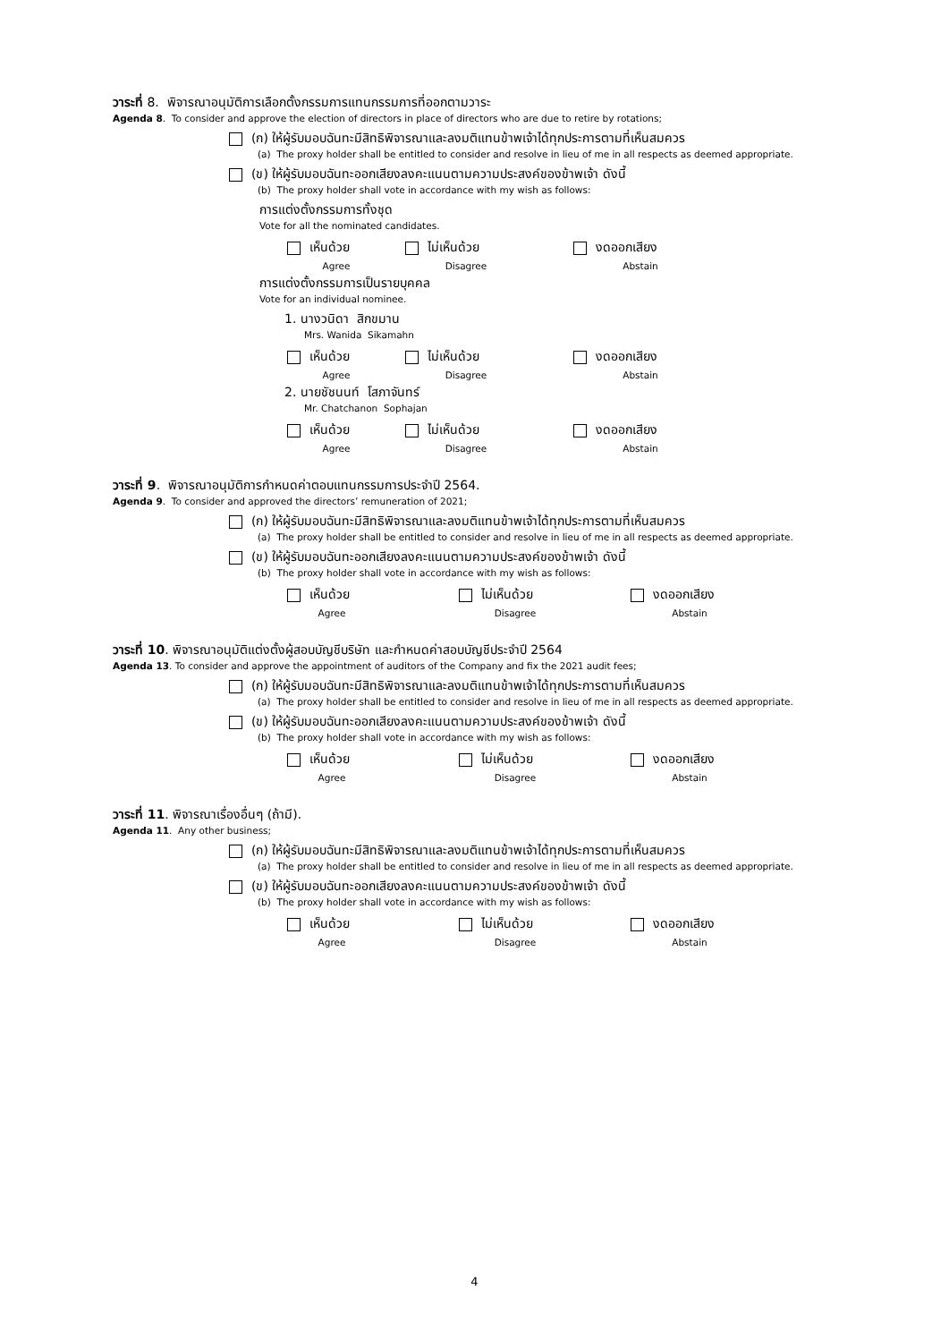วาระที่ 8. พิจารณาอนุมัติการเลือกตั้งกรรมการแทนกรรมการที่ออกตามวาระ
Agenda 8. To consider and approve the election of directors in place of directors who are due to retire by rotations;
(ก) ให้ผู้รับมอบฉันทะมีสิทธิพิจารณาและลงมติแทนข้าพเจ้าได้ทุกประการตามที่เห็นสมควร
(a) The proxy holder shall be entitled to consider and resolve in lieu of me in all respects as deemed appropriate.
(ข) ให้ผู้รับมอบฉันทะออกเสียงลงคะแนนตามความประสงค์ของข้าพเจ้า ดังนี้
(b) The proxy holder shall vote in accordance with my wish as follows:
การแต่งตั้งกรรมการทั้งชุด
Vote for all the nominated candidates.
เห็นด้วย ไม่เห็นด้วย งดออกเสียง
Agree Disagree Abstain
การแต่งตั้งกรรมการเป็นรายบุคคล
Vote for an individual nominee.
1. นางวนิดา สิกขมาน
Mrs. Wanida Sikamahn
เห็นด้วย ไม่เห็นด้วย งดออกเสียง
Agree Disagree Abstain
2. นายชัชนนท์ โสภาจันทร์
Mr. Chatchanon Sophajan
เห็นด้วย ไม่เห็นด้วย งดออกเสียง
Agree Disagree Abstain
วาระที่ 9. พิจารณาอนุมัติการกำหนดค่าตอบแทนกรรมการประจำปี 2564.
Agenda 9. To consider and approved the directors’ remuneration of 2021;
(ก) ให้ผู้รับมอบฉันทะมีสิทธิพิจารณาและลงมติแทนข้าพเจ้าได้ทุกประการตามที่เห็นสมควร
(a) The proxy holder shall be entitled to consider and resolve in lieu of me in all respects as deemed appropriate.
(ข) ให้ผู้รับมอบฉันทะออกเสียงลงคะแนนตามความประสงค์ของข้าพเจ้า ดังนี้
(b) The proxy holder shall vote in accordance with my wish as follows:
เห็นด้วย ไม่เห็นด้วย งดออกเสียง
Agree Disagree Abstain
วาระที่ 10. พิจารณาอนุมัติแต่งตั้งผู้สอบบัญชีบริษัท และกำหนดค่าสอบบัญชีประจำปี 2564
Agenda 13. To consider and approve the appointment of auditors of the Company and fix the 2021 audit fees;
(ก) ให้ผู้รับมอบฉันทะมีสิทธิพิจารณาและลงมติแทนข้าพเจ้าได้ทุกประการตามที่เห็นสมควร
(a) The proxy holder shall be entitled to consider and resolve in lieu of me in all respects as deemed appropriate.
(ข) ให้ผู้รับมอบฉันทะออกเสียงลงคะแนนตามความประสงค์ของข้าพเจ้า ดังนี้
(b) The proxy holder shall vote in accordance with my wish as follows:
เห็นด้วย ไม่เห็นด้วย งดออกเสียง
Agree Disagree Abstain
วาระที่ 11. พิจารณาเรื่องอื่นๆ (ถ้ามี).
Agenda 11. Any other business;
(ก) ให้ผู้รับมอบฉันทะมีสิทธิพิจารณาและลงมติแทนข้าพเจ้าได้ทุกประการตามที่เห็นสมควร
(a) The proxy holder shall be entitled to consider and resolve in lieu of me in all respects as deemed appropriate.
(ข) ให้ผู้รับมอบฉันทะออกเสียงลงคะแนนตามความประสงค์ของข้าพเจ้า ดังนี้
(b) The proxy holder shall vote in accordance with my wish as follows:
เห็นด้วย ไม่เห็นด้วย งดออกเสียง
Agree Disagree Abstain
4